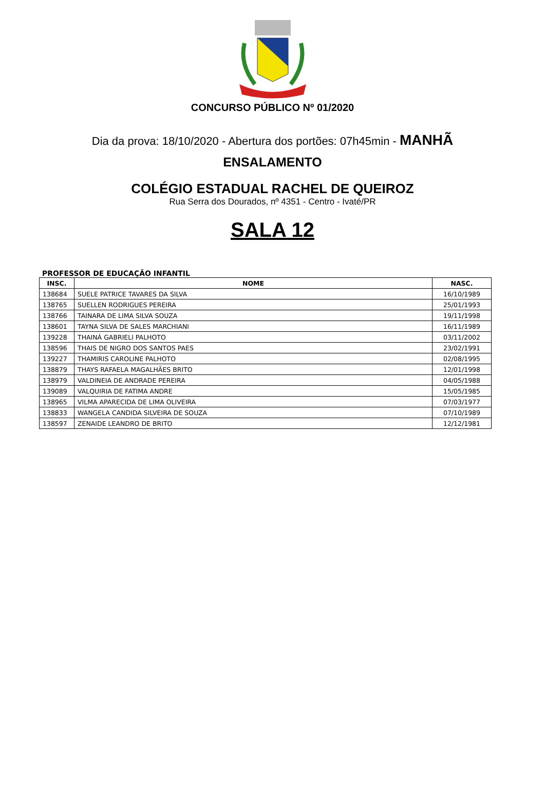CONCURSO PÚBLICO Nº 01/2020
Dia da prova: 18/10/2020 - Abertura dos portões: 07h45min - MANHÃ
ENSALAMENTO
COLÉGIO ESTADUAL RACHEL DE QUEIROZ
Rua Serra dos Dourados, nº 4351 - Centro - Ivaté/PR
SALA 12
PROFESSOR DE EDUCAÇÃO INFANTIL
| INSC. | NOME | NASC. |
| --- | --- | --- |
| 138684 | SUELE PATRICE TAVARES DA SILVA | 16/10/1989 |
| 138765 | SUELLEN RODRIGUES PEREIRA | 25/01/1993 |
| 138766 | TAINARA DE LIMA SILVA SOUZA | 19/11/1998 |
| 138601 | TAYNA SILVA DE SALES MARCHIANI | 16/11/1989 |
| 139228 | THAINÁ GABRIELI PALHOTO | 03/11/2002 |
| 138596 | THAIS DE NIGRO DOS SANTOS PAES | 23/02/1991 |
| 139227 | THAMIRIS CAROLINE PALHOTO | 02/08/1995 |
| 138879 | THAYS RAFAELA MAGALHÃES BRITO | 12/01/1998 |
| 138979 | VALDINEIA DE ANDRADE PEREIRA | 04/05/1988 |
| 139089 | VALQUIRIA DE FATIMA ANDRE | 15/05/1985 |
| 138965 | VILMA APARECIDA DE LIMA OLIVEIRA | 07/03/1977 |
| 138833 | WANGELA CANDIDA SILVEIRA DE SOUZA | 07/10/1989 |
| 138597 | ZENAIDE LEANDRO DE BRITO | 12/12/1981 |